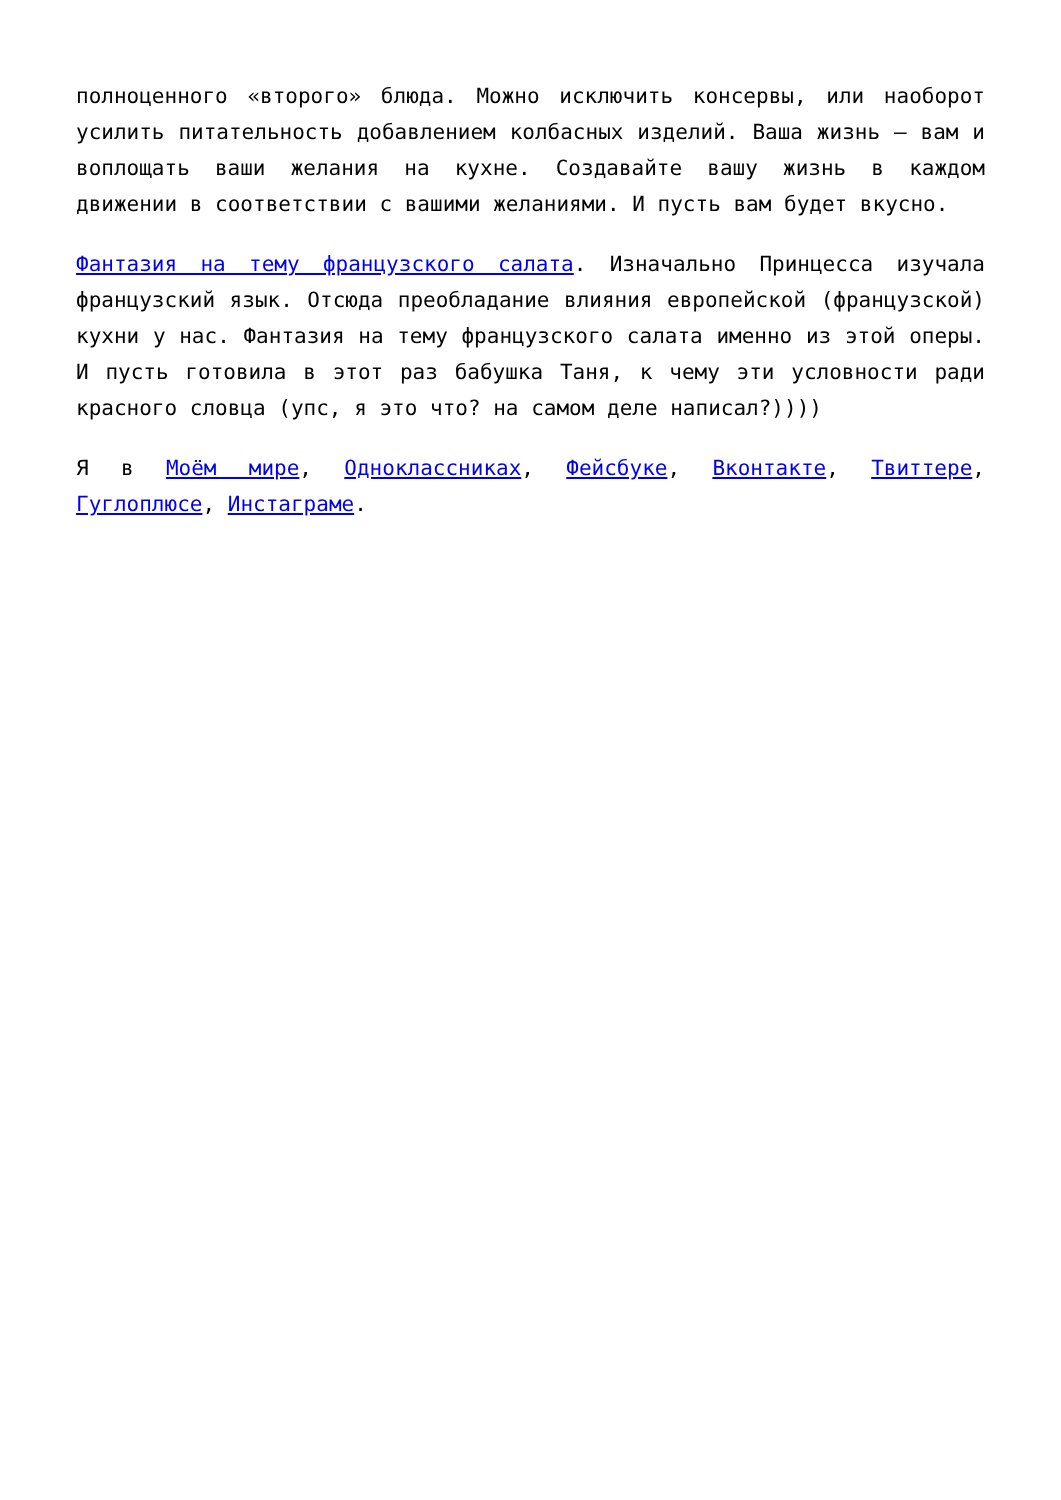полноценного «второго» блюда. Можно исключить консервы, или наоборот усилить питательность добавлением колбасных изделий. Ваша жизнь — вам и воплощать ваши желания на кухне. Создавайте вашу жизнь в каждом движении в соответствии с вашими желаниями. И пусть вам будет вкусно.
Фантазия на тему французского салата. Изначально Принцесса изучала французский язык. Отсюда преобладание влияния европейской (французской) кухни у нас. Фантазия на тему французского салата именно из этой оперы. И пусть готовила в этот раз бабушка Таня, к чему эти условности ради красного словца (упс, я это что? на самом деле написал?))))
Я в Моём мире, Одноклассниках, Фейсбуке, Вконтакте, Твиттере, Гуглоплюсе, Инстаграме.